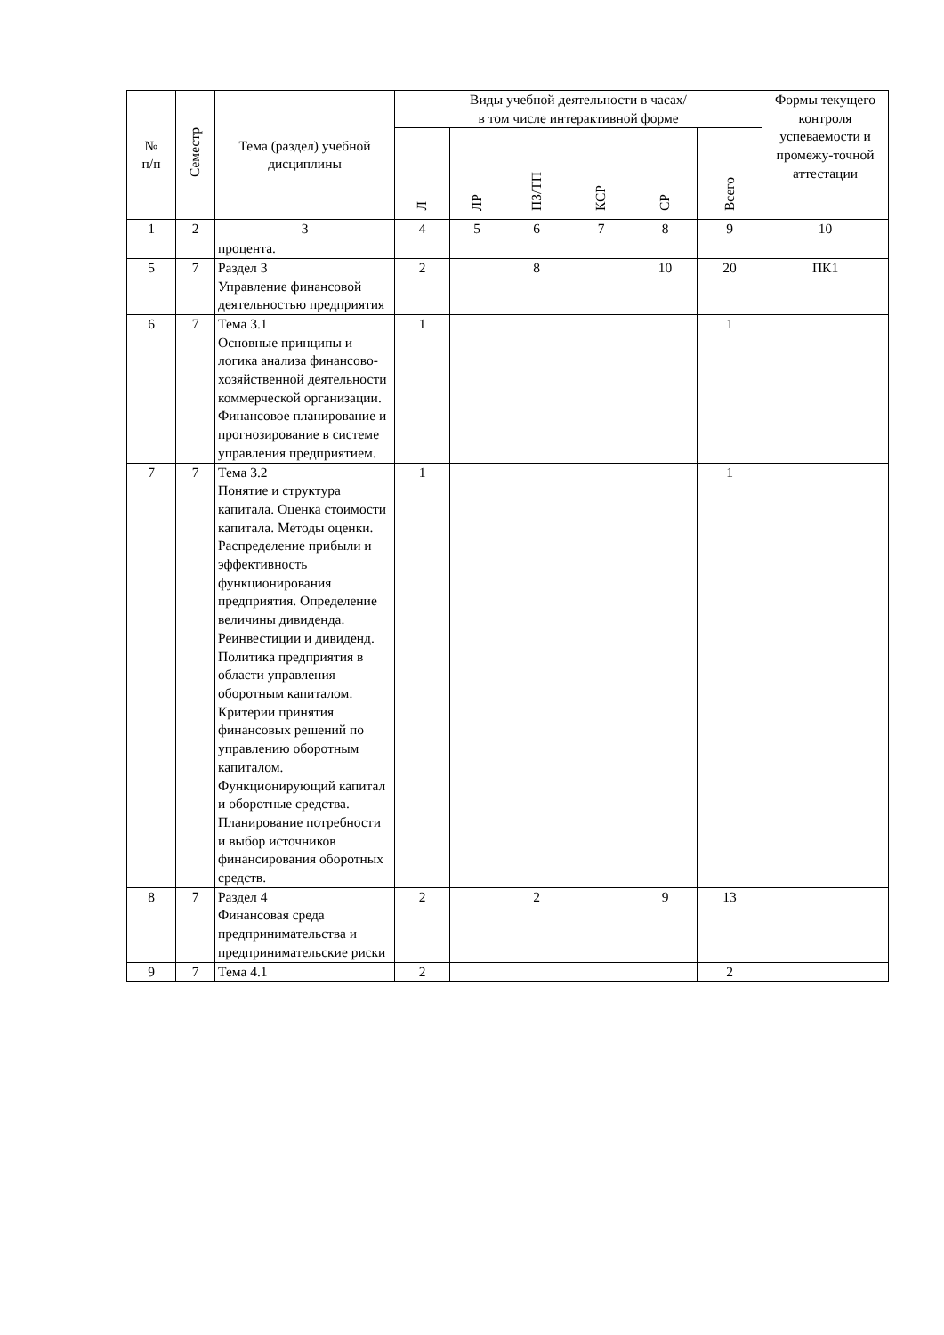| № п/п | Семестр | Тема (раздел) учебной дисциплины | Виды учебной деятельности в часах/ в том числе интерактивной форме | | | | | | Формы текущего контроля успеваемости и промежу-точной аттестации |
| --- | --- | --- | --- | --- | --- | --- | --- | --- | --- |
| | | | Л | ЛР | ПЗ/ТП | КСР | СР | Всего | |
| 1 | 2 | 3 | 4 | 5 | 6 | 7 | 8 | 9 | 10 |
| | | процента. | | | | | | | |
| 5 | 7 | Раздел 3 Управление финансовой деятельностью предприятия | 2 | | 8 | | 10 | 20 | ПК1 |
| 6 | 7 | Тема 3.1 Основные принципы и логика анализа финансово-хозяйственной деятельности коммерческой организации. Финансовое планирование и прогнозирование в системе управления предприятием. | 1 | | | | | 1 | |
| 7 | 7 | Тема 3.2 Понятие и структура капитала. Оценка стоимости капитала. Методы оценки. Распределение прибыли и эффективность функционирования предприятия. Определение величины дивиденда. Реинвестиции и дивиденд. Политика предприятия в области управления оборотным капиталом. Критерии принятия финансовых решений по управлению оборотным капиталом. Функционирующий капитал и оборотные средства. Планирование потребности и выбор источников финансирования оборотных средств. | 1 | | | | | 1 | |
| 8 | 7 | Раздел 4 Финансовая среда предпринимательства и предпринимательские риски | 2 | | 2 | | 9 | 13 | |
| 9 | 7 | Тема 4.1 | 2 | | | | | 2 | |